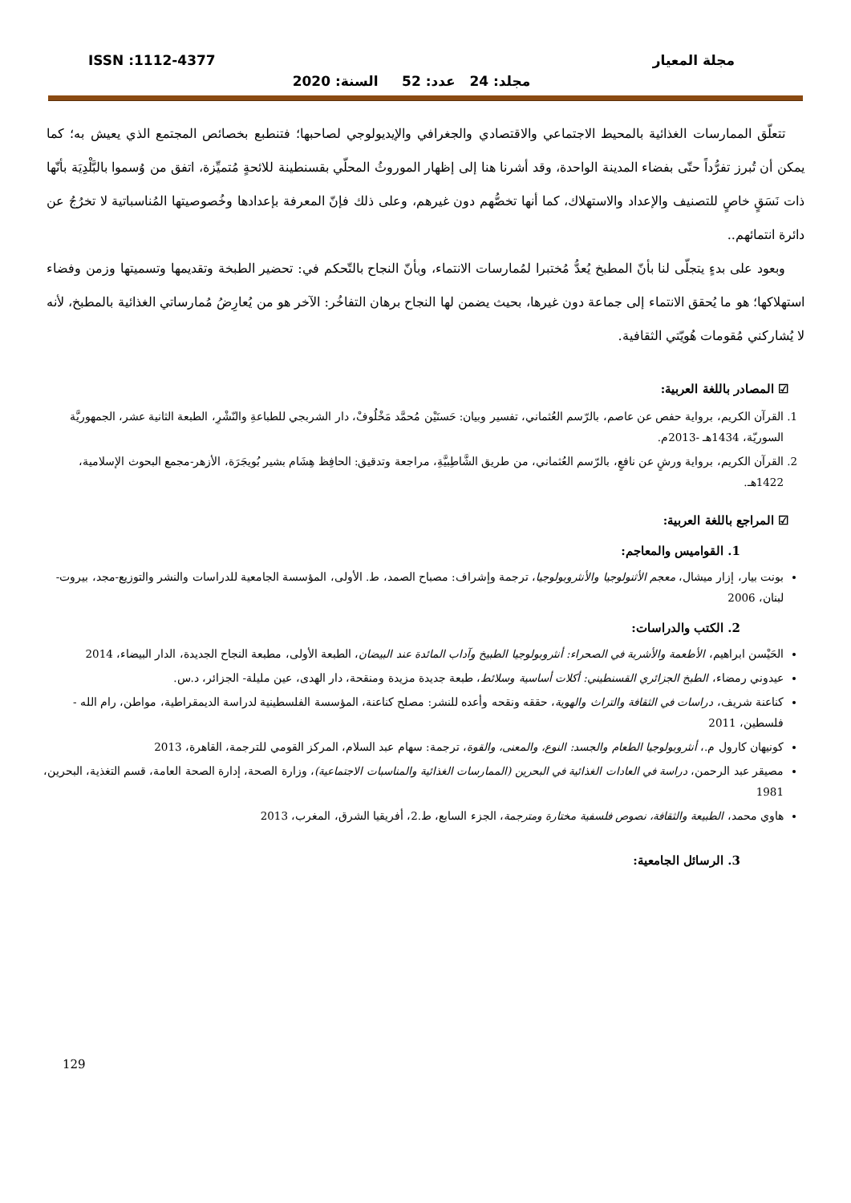مجلة المعيار ISSN :1112-4377
مجلد: 24 عدد: 52 السنة: 2020
تتعلّق الممارسات الغذائية بالمحيط الاجتماعي والاقتصادي والجغرافي والإيديولوجي لصاحبها؛ فتنطبع بخصائص المجتمع الذي يعيش به؛ كما يمكن أن تُبرز تفرُّداً حتّى بفضاء المدينة الواحدة، وقد أشرنا هنا إلى إظهار الموروثُ المحلّي بقسنطينة للائحةٍ مُتميِّزة، اتفق من وُسموا بالبَّلْدِيَة بأنّها ذات نَسَقٍ خاصٍ للتصنيف والإعداد والاستهلاك، كما أنها تخصُّهم دون غيرهم، وعلى ذلك فإنّ المعرفة بإعدادها وخُصوصيتها المُناسباتية لا تخرُجُ عن دائرة انتمائهم..
وبعود على بدءٍ يتجلّى لنا بأنّ المطبخ يُعدُّ مُختبرا لمُمارسات الانتماء، وبأنّ النجاح بالتّحكم في: تحضير الطبخة وتقديمها وتسميتها وزمن وفضاء استهلاكها؛ هو ما يُحقق الانتماء إلى جماعة دون غيرها، بحيث يضمن لها النجاح برهان التفاخُر: الآخر هو من يُعارِضُ مُمارساتي الغذائية بالمطبخ، لأنه لا يُشاركني مُقومات هُويّتي الثقافية.
☑ المصادر باللغة العربية:
1. القرآن الكريم، برواية حفص عن عاصم، بالرّسم العُثماني، تفسير وبيان: حَسنَيْن مُحمَّد مَخْلُوفْ، دار الشربجي للطباعةِ والنّشْرِ، الطبعة الثانية عشر، الجمهوريَّة السوريّة، 1434هـ -2013م.
2. القرآن الكريم، برواية ورشٍ عن نافعٍ، بالرّسم العُثماني، من طريق الشَّاطِبيَّةِ، مراجعة وتدقيق: الحافِظ هِشَام بشير بُويجَرَة، الأزهر-مجمع البحوث الإسلامية، 1422هـ.
☑ المراجع باللغة العربية:
1. القواميس والمعاجم:
بونت بيار، إزار ميشال، معجم الأثنولوجيا والأنثروبولوجيا، ترجمة وإشراف: مصباح الصمد، ط. الأولى، المؤسسة الجامعية للدراسات والنشر والتوزيع-مجد، بيروت-لبنان، 2006
2. الكتب والدراسات:
الحَيْسن ابراهيم، الأطعمة والأشربة في الصحراء: أنثروبولوجيا الطبيخ وآداب المائدة عند البيضان، الطبعة الأولى، مطبعة النجاح الجديدة، الدار البيضاء، 2014
عيدوني رمضاء، الطبخ الجزائري القسنطيني: أكلات أساسية وسلائط، طبعة جديدة مزيدة ومنقحة، دار الهدى، عين مليلة- الجزائر، د.س.
كناعنة شريف، دراسات في الثقافة والتراث والهوية، حققه ونقحه وأعده للنشر: مصلح كناعنة، المؤسسة الفلسطينية لدراسة الديمقراطية، مواطن، رام الله - فلسطين، 2011
كونيهان كارول م.، أنثروبولوجيا الطعام والجسد: النوع، والمعنى، والقوة، ترجمة: سهام عبد السلام، المركز القومي للترجمة، القاهرة، 2013
مصيقر عبد الرحمن، دراسة في العادات الغذائية في البحرين (الممارسات الغذائية والمناسبات الاجتماعية)، وزارة الصحة، إدارة الصحة العامة، قسم التغذية، البحرين، 1981
هاوي محمد، الطبيعة والثقافة، نصوص فلسفية مختارة ومترجمة، الجزء السابع، ط.2، أفريقيا الشرق، المغرب، 2013
3. الرسائل الجامعية:
129